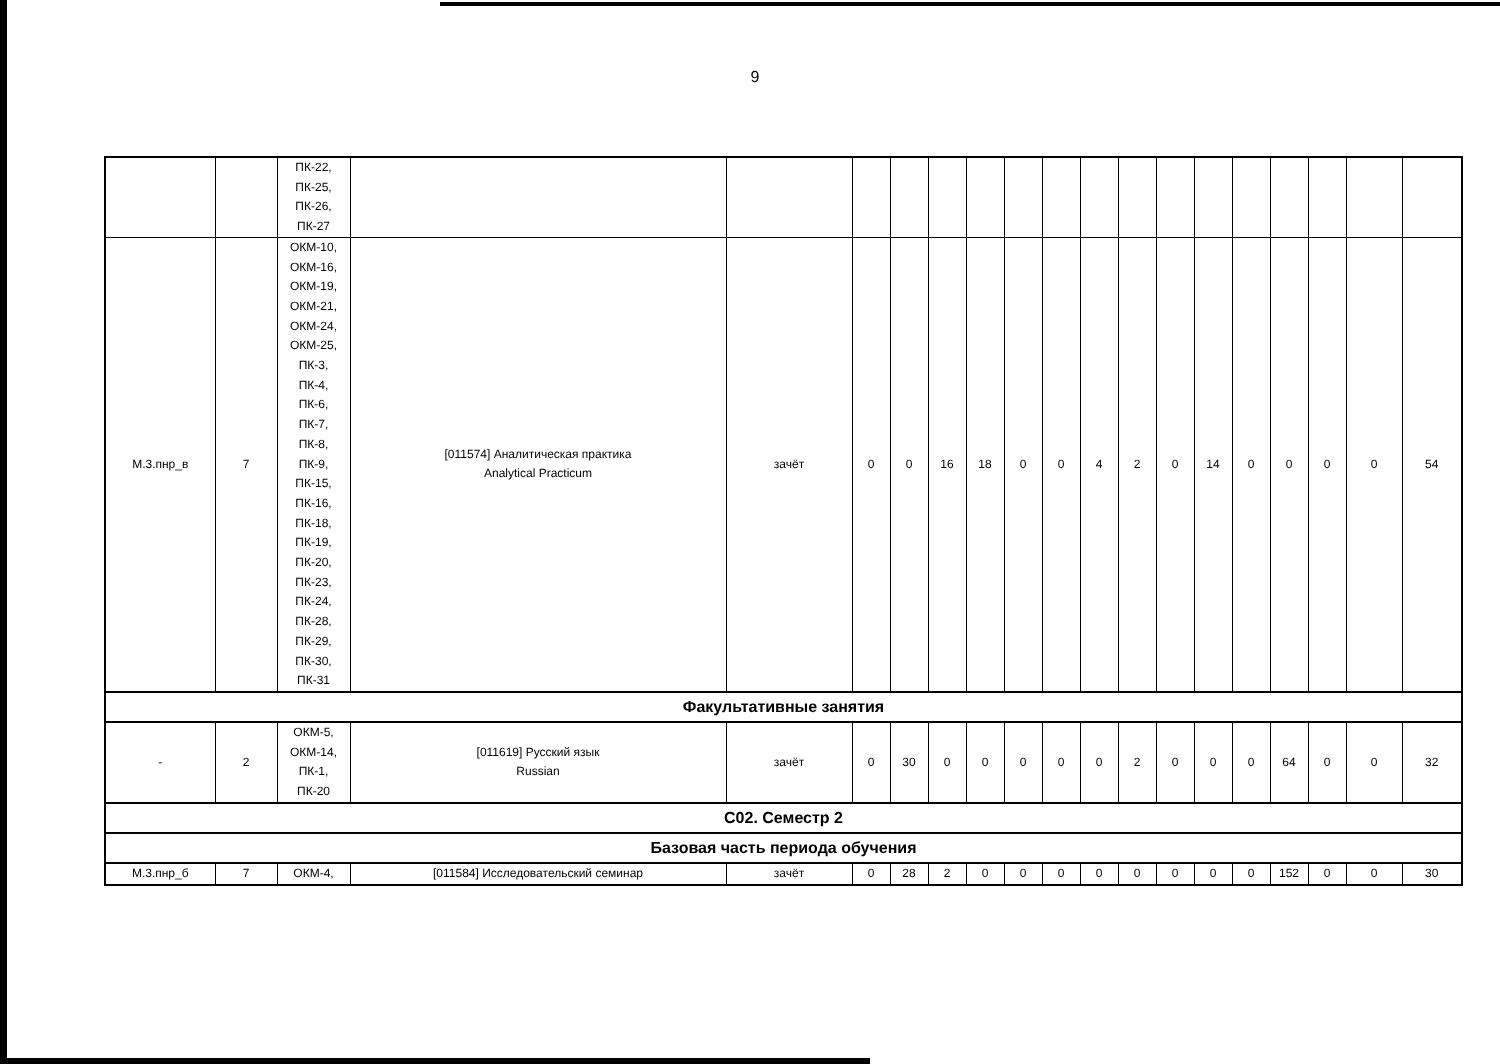9
| | | ПК-22, ПК-25, ПК-26, ПК-27 | | | | | | | | | | | | | | | | | |
| М.3.пнр_в | 7 | ОКМ-10, ОКМ-16, ОКМ-19, ОКМ-21, ОКМ-24, ОКМ-25, ПК-3, ПК-4, ПК-6, ПК-7, ПК-8, ПК-9, ПК-15, ПК-16, ПК-18, ПК-19, ПК-20, ПК-23, ПК-24, ПК-28, ПК-29, ПК-30, ПК-31 | [011574] Аналитическая практика Analytical Practicum | зачёт | 0 | 0 | 16 | 18 | 0 | 0 | 4 | 2 | 0 | 14 | 0 | 0 | 0 | 0 | 54 |
| Факультативные занятия | | | | | | | | | | | | | | | | | | | |
| - | 2 | ОКМ-5, ОКМ-14, ПК-1, ПК-20 | [011619] Русский язык Russian | зачёт | 0 | 30 | 0 | 0 | 0 | 0 | 0 | 2 | 0 | 0 | 0 | 64 | 0 | 0 | 32 |
| С02. Семестр 2 | | | | | | | | | | | | | | | | | | | |
| Базовая часть периода обучения | | | | | | | | | | | | | | | | | | | |
| М.3.пнр_б | 7 | ОКМ-4, | [011584] Исследовательский семинар | зачёт | 0 | 28 | 2 | 0 | 0 | 0 | 0 | 0 | 0 | 0 | 0 | 152 | 0 | 0 | 30 |